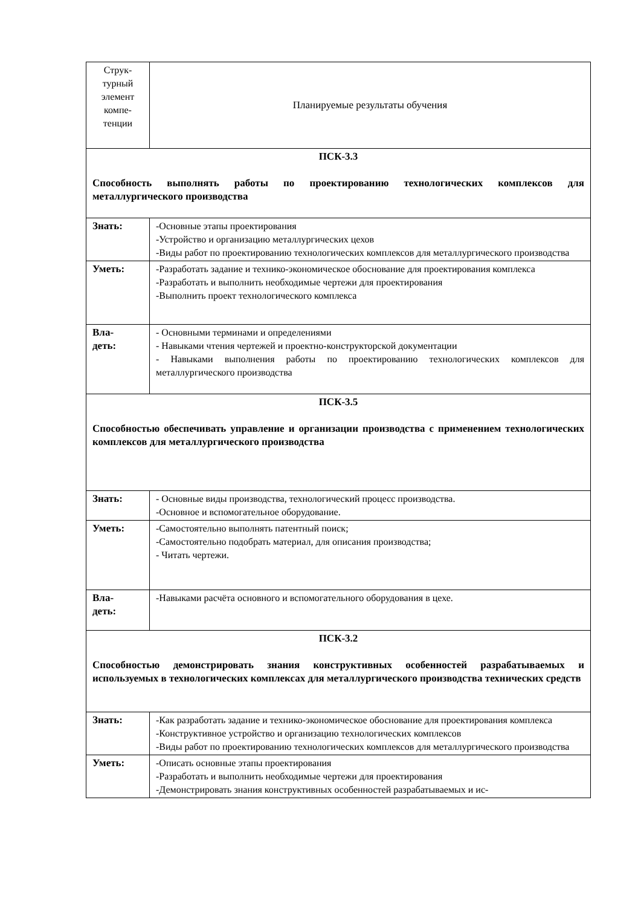| Струк- турный элемент компе- тенции | Планируемые результаты обучения |
| ПСК-3.3 Способность выполнять работы по проектированию технологических комплексов для металлургического производства | |
| Знать: | -Основные этапы проектирования -Устройство и организацию металлургических цехов -Виды работ по проектированию технологических комплексов для металлургического производства |
| Уметь: | -Разработать задание и технико-экономическое обоснование для проектирования комплекса -Разработать и выполнить необходимые чертежи для проектирования -Выполнить проект технологического комплекса |
| Вла- деть: | - Основными терминами и определениями - Навыками чтения чертежей и проектно-конструкторской документации - Навыками выполнения работы по проектированию технологических комплексов для металлургического производства |
| ПСК-3.5 Способностью обеспечивать управление и организации производства с применением технологических комплексов для металлургического производства | |
| Знать: | - Основные виды производства, технологический процесс производства. -Основное и вспомогательное оборудование. |
| Уметь: | -Самостоятельно выполнять патентный поиск; -Самостоятельно подобрать материал, для описания производства; - Читать чертежи. |
| Вла- деть: | -Навыками расчёта основного и вспомогательного оборудования в цехе. |
| ПСК-3.2 Способностью демонстрировать знания конструктивных особенностей разрабатываемых и используемых в технологических комплексах для металлургического производства технических средств | |
| Знать: | -Как разработать задание и технико-экономическое обоснование для проектирования комплекса -Конструктивное устройство и организацию технологических комплексов -Виды работ по проектированию технологических комплексов для металлургического производства |
| Уметь: | -Описать основные этапы проектирования -Разработать и выполнить необходимые чертежи для проектирования -Демонстрировать знания конструктивных особенностей разрабатываемых и ис- |